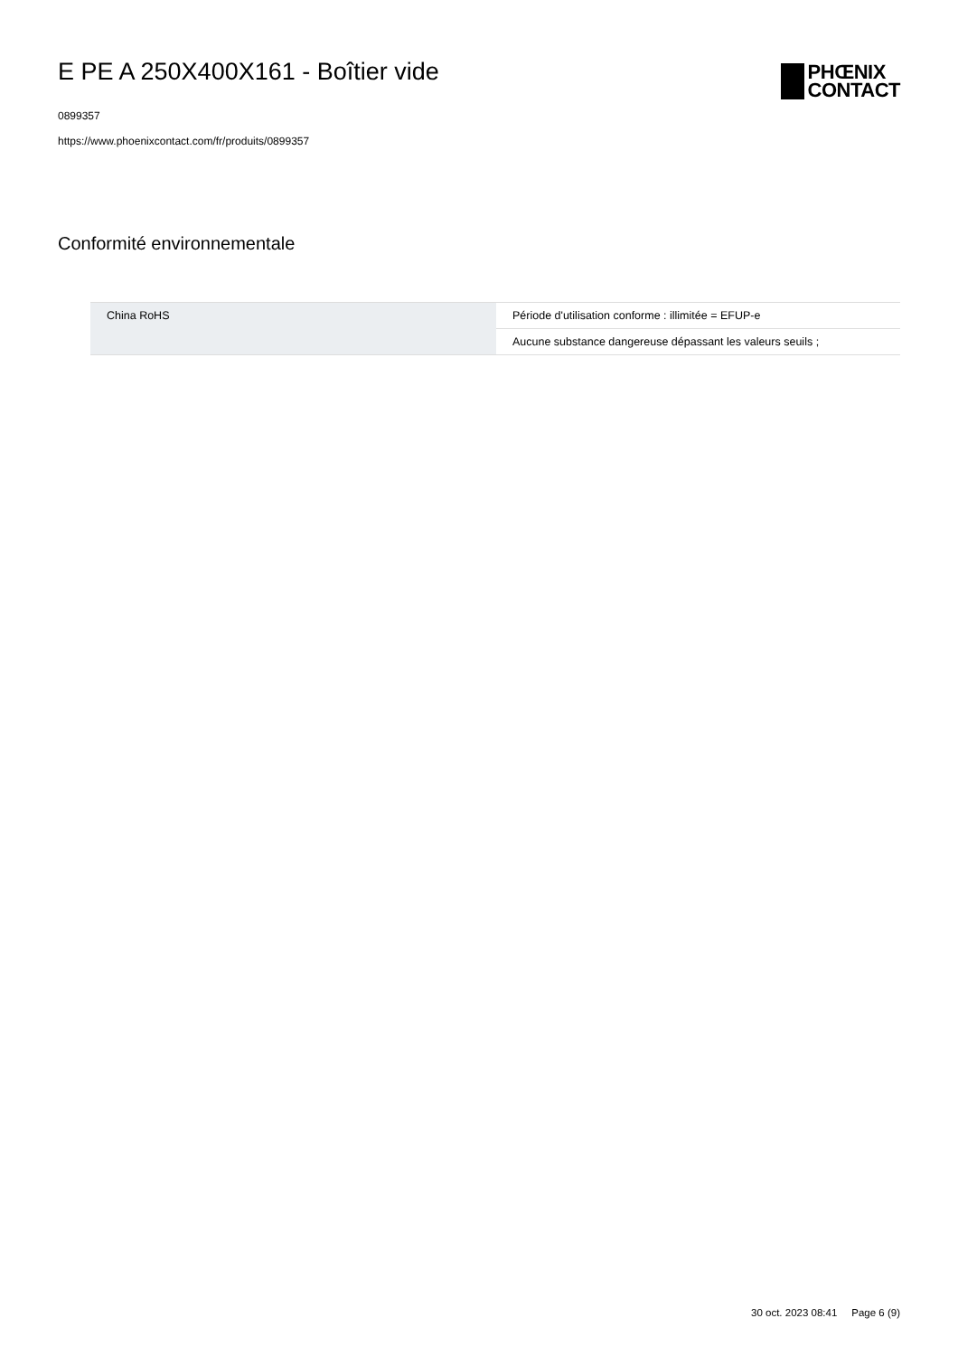E PE A 250X400X161 - Boîtier vide
0899357
https://www.phoenixcontact.com/fr/produits/0899357
PHŒNIX
CONTACT
Conformité environnementale
| China RoHS | Période d'utilisation conforme : illimitée = EFUP-e |
| | Aucune substance dangereuse dépassant les valeurs seuils ; |
30 oct. 2023 08:41 Page 6 (9)